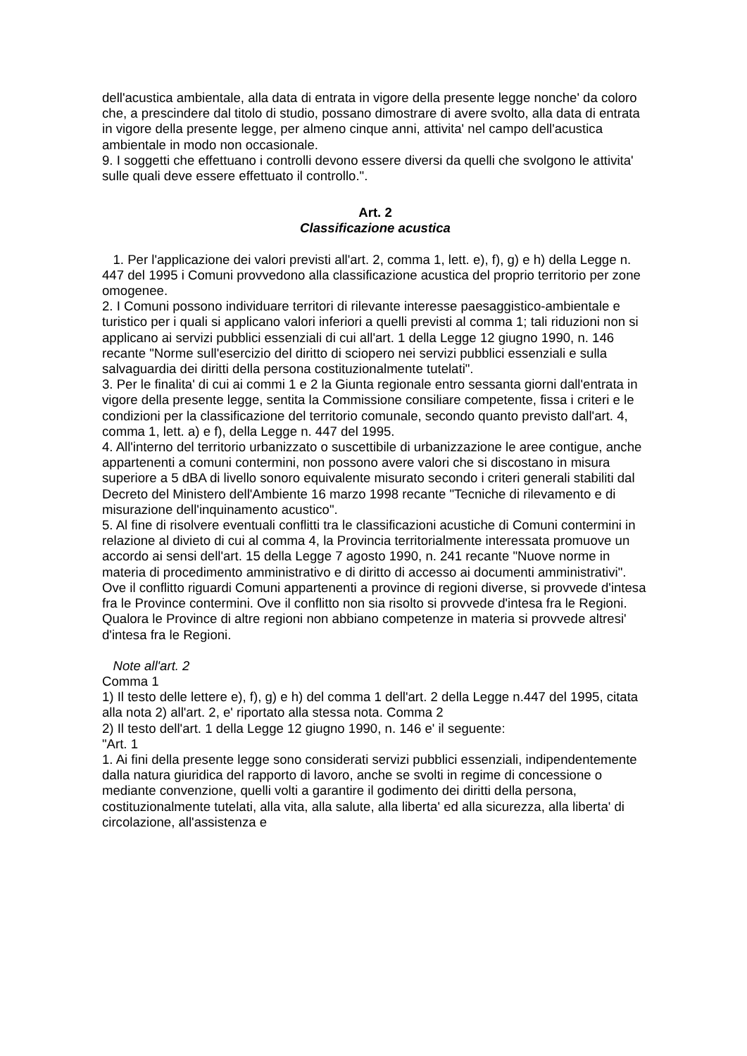dell'acustica ambientale, alla data di entrata in vigore della presente legge nonche' da coloro che, a prescindere dal titolo di studio, possano dimostrare di avere svolto, alla data di entrata in vigore della presente legge, per almeno cinque anni, attivita' nel campo dell'acustica ambientale in modo non occasionale.
9. I soggetti che effettuano i controlli devono essere diversi da quelli che svolgono le attivita' sulle quali deve essere effettuato il controllo.".
Art. 2
Classificazione acustica
1. Per l'applicazione dei valori previsti all'art. 2, comma 1, lett. e), f), g) e h) della Legge n. 447 del 1995 i Comuni provvedono alla classificazione acustica del proprio territorio per zone omogenee.
2. I Comuni possono individuare territori di rilevante interesse paesaggistico-ambientale e turistico per i quali si applicano valori inferiori a quelli previsti al comma 1; tali riduzioni non si applicano ai servizi pubblici essenziali di cui all'art. 1 della Legge 12 giugno 1990, n. 146 recante "Norme sull'esercizio del diritto di sciopero nei servizi pubblici essenziali e sulla salvaguardia dei diritti della persona costituzionalmente tutelati".
3. Per le finalita' di cui ai commi 1 e 2 la Giunta regionale entro sessanta giorni dall'entrata in vigore della presente legge, sentita la Commissione consiliare competente, fissa i criteri e le condizioni per la classificazione del territorio comunale, secondo quanto previsto dall'art. 4, comma 1, lett. a) e f), della Legge n. 447 del 1995.
4. All'interno del territorio urbanizzato o suscettibile di urbanizzazione le aree contigue, anche appartenenti a comuni contermini, non possono avere valori che si discostano in misura superiore a 5 dBA di livello sonoro equivalente misurato secondo i criteri generali stabiliti dal Decreto del Ministero dell'Ambiente 16 marzo 1998 recante "Tecniche di rilevamento e di misurazione dell'inquinamento acustico".
5. Al fine di risolvere eventuali conflitti tra le classificazioni acustiche di Comuni contermini in relazione al divieto di cui al comma 4, la Provincia territorialmente interessata promuove un accordo ai sensi dell'art. 15 della Legge 7 agosto 1990, n. 241 recante "Nuove norme in materia di procedimento amministrativo e di diritto di accesso ai documenti amministrativi". Ove il conflitto riguardi Comuni appartenenti a province di regioni diverse, si provvede d'intesa fra le Province contermini. Ove il conflitto non sia risolto si provvede d'intesa fra le Regioni. Qualora le Province di altre regioni non abbiano competenze in materia si provvede altresi' d'intesa fra le Regioni.
Note all'art. 2
Comma 1
1) Il testo delle lettere e), f), g) e h) del comma 1 dell'art. 2 della Legge n.447 del 1995, citata alla nota 2) all'art. 2, e' riportato alla stessa nota. Comma 2
2) Il testo dell'art. 1 della Legge 12 giugno 1990, n. 146 e' il seguente:
"Art. 1
1. Ai fini della presente legge sono considerati servizi pubblici essenziali, indipendentemente dalla natura giuridica del rapporto di lavoro, anche se svolti in regime di concessione o mediante convenzione, quelli volti a garantire il godimento dei diritti della persona, costituzionalmente tutelati, alla vita, alla salute, alla liberta' ed alla sicurezza, alla liberta' di circolazione, all'assistenza e